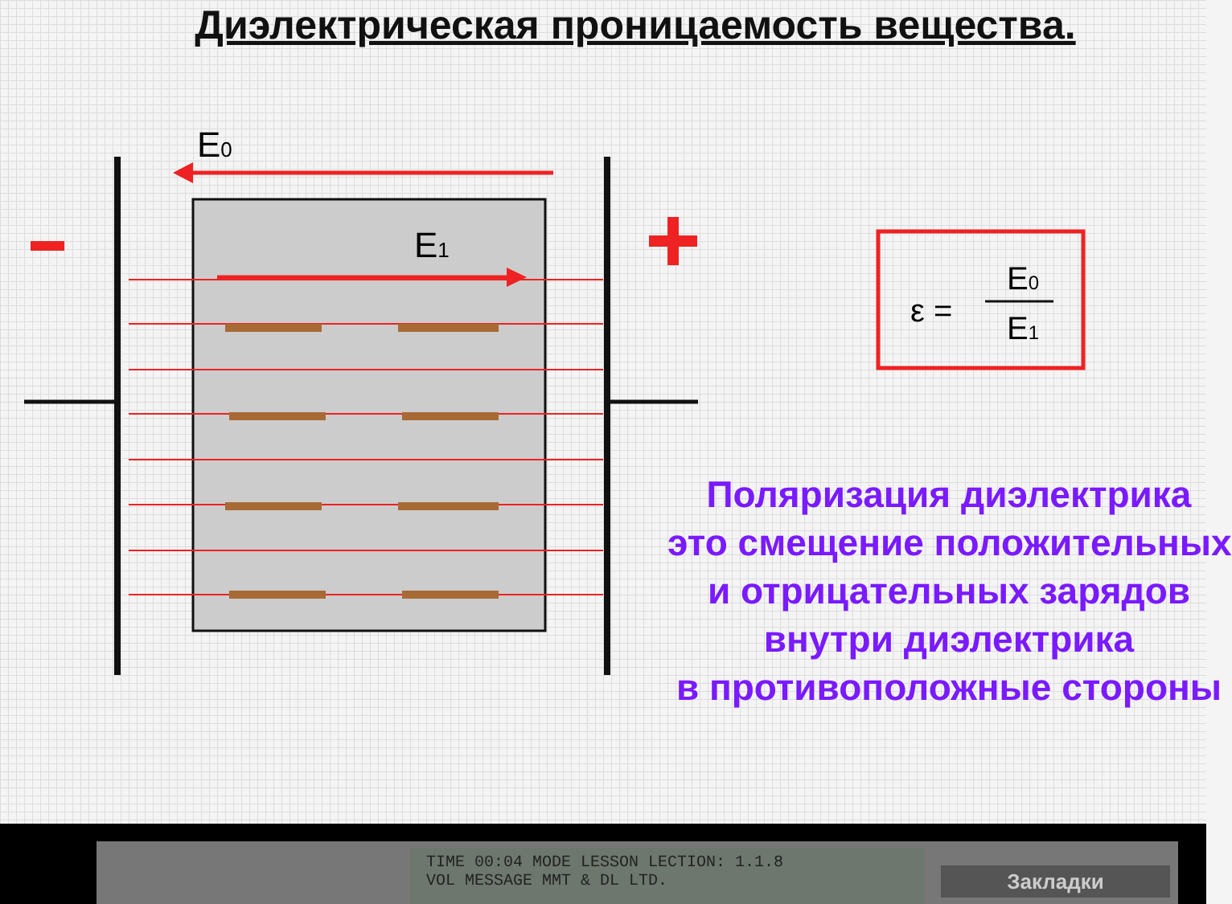Диэлектрическая проницаемость вещества.
E0
E1
ε =
E0
E1
Поляризация диэлектрика
это смещение положительных
и отрицательных зарядов
внутри диэлектрика
в противоположные стороны
TIME 00:04 MODE LESSON LECTION: 1.1.8
VOL MESSAGE MMT & DL LTD.
Закладки